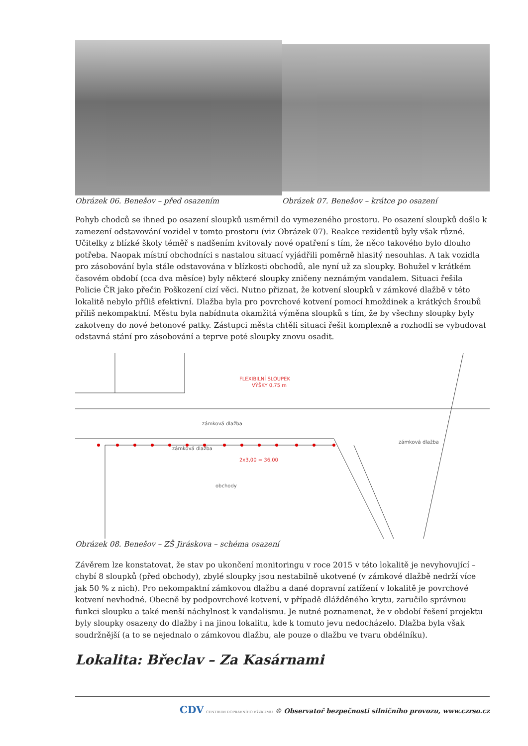Obrázek 06. Benešov – před osazením Obrázek 07. Benešov – krátce po osazení
Pohyb chodců se ihned po osazení sloupků usměrnil do vymezeného prostoru. Po osazení sloupků došlo k zamezení odstavování vozidel v tomto prostoru (viz Obrázek 07). Reakce rezidentů byly však různé. Učitelky z blízké školy téměř s nadšením kvitovaly nové opatření s tím, že něco takového bylo dlouho potřeba. Naopak místní obchodníci s nastalou situací vyjádřili poměrně hlasitý nesouhlas. A tak vozidla pro zásobování byla stále odstavována v blízkosti obchodů, ale nyní už za sloupky. Bohužel v krátkém časovém období (cca dva měsíce) byly některé sloupky zničeny neznámým vandalem. Situaci řešila Policie ČR jako přečin Poškození cizí věci. Nutno přiznat, že kotvení sloupků v zámkové dlažbě v této lokalitě nebylo příliš efektivní. Dlažba byla pro povrchové kotvení pomocí hmoždinek a krátkých šroubů příliš nekompaktní. Městu byla nabídnuta okamžitá výměna sloupků s tím, že by všechny sloupky byly zakotveny do nové betonové patky. Zástupci města chtěli situaci řešit komplexně a rozhodli se vybudovat odstavná stání pro zásobování a teprve poté sloupky znovu osadit.
zámková dlažba
zámková dlažba
obchody
zámková dlažba
2x3,00 = 36,00
FLEXIBILNÍ SLOUPEK
VÝŠKY 0,75 m
Obrázek 08. Benešov – ZŠ Jiráskova – schéma osazení
Závěrem lze konstatovat, že stav po ukončení monitoringu v roce 2015 v této lokalitě je nevyhovující – chybí 8 sloupků (před obchody), zbylé sloupky jsou nestabilně ukotvené (v zámkové dlažbě nedrží více jak 50 % z nich). Pro nekompaktní zámkovou dlažbu a dané dopravní zatížení v lokalitě je povrchové kotvení nevhodné. Obecně by podpovrchové kotvení, v případě dlážděného krytu, zaručilo správnou funkci sloupku a také menší náchylnost k vandalismu. Je nutné poznamenat, že v období řešení projektu byly sloupky osazeny do dlažby i na jinou lokalitu, kde k tomuto jevu nedocházelo. Dlažba byla však soudržnější (a to se nejednalo o zámkovou dlažbu, ale pouze o dlažbu ve tvaru obdélníku).
Lokalita: Břeclav – Za Kasárnami
CDV CENTRUM DOPRAVNÍHO VÝZKUMU © Observatoř bezpečnosti silničního provozu, www.czrso.cz